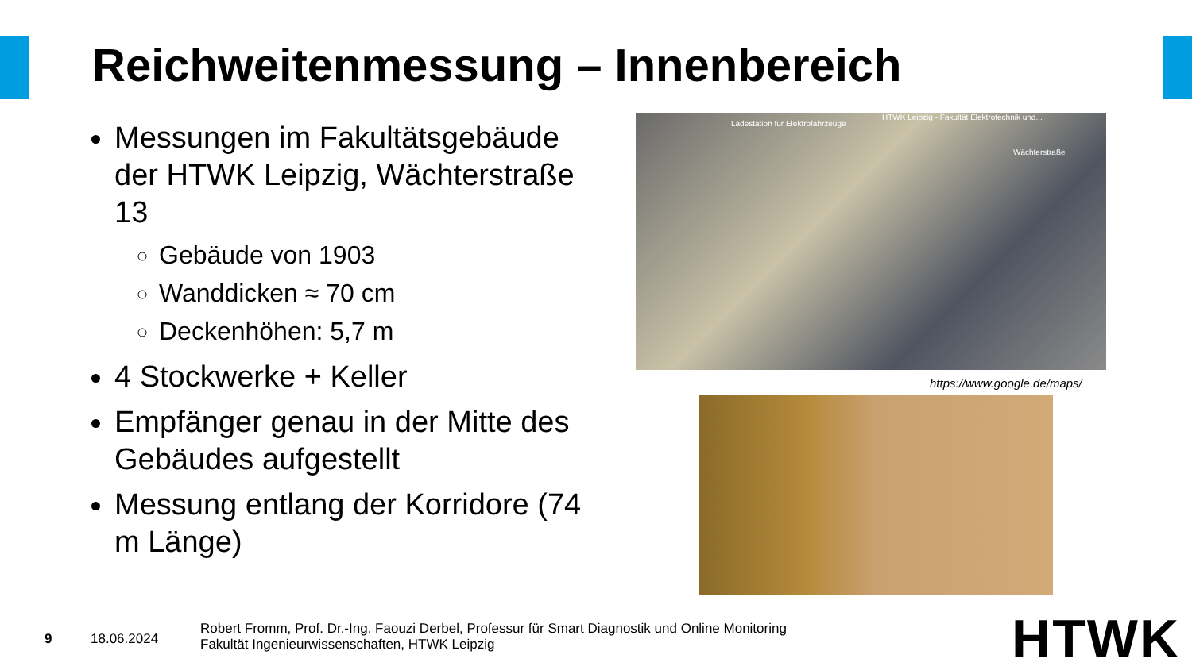Reichweitenmessung – Innenbereich
Messungen im Fakultätsgebäude der HTWK Leipzig, Wächterstraße 13
Gebäude von 1903
Wanddicken ≈ 70 cm
Deckenhöhen: 5,7 m
4 Stockwerke + Keller
Empfänger genau in der Mitte des Gebäudes aufgestellt
Messung entlang der Korridore (74 m Länge)
Ladestation für Elektrofahrzeuge
HTWK Leipzig - Fakultät Elektrotechnik und...
Wächterstraße
https://www.google.de/maps/
9 18.06.2024
Robert Fromm, Prof. Dr.-Ing. Faouzi Derbel, Professur für Smart Diagnostik und Online Monitoring
Fakultät Ingenieurwissenschaften, HTWK Leipzig
HTWK